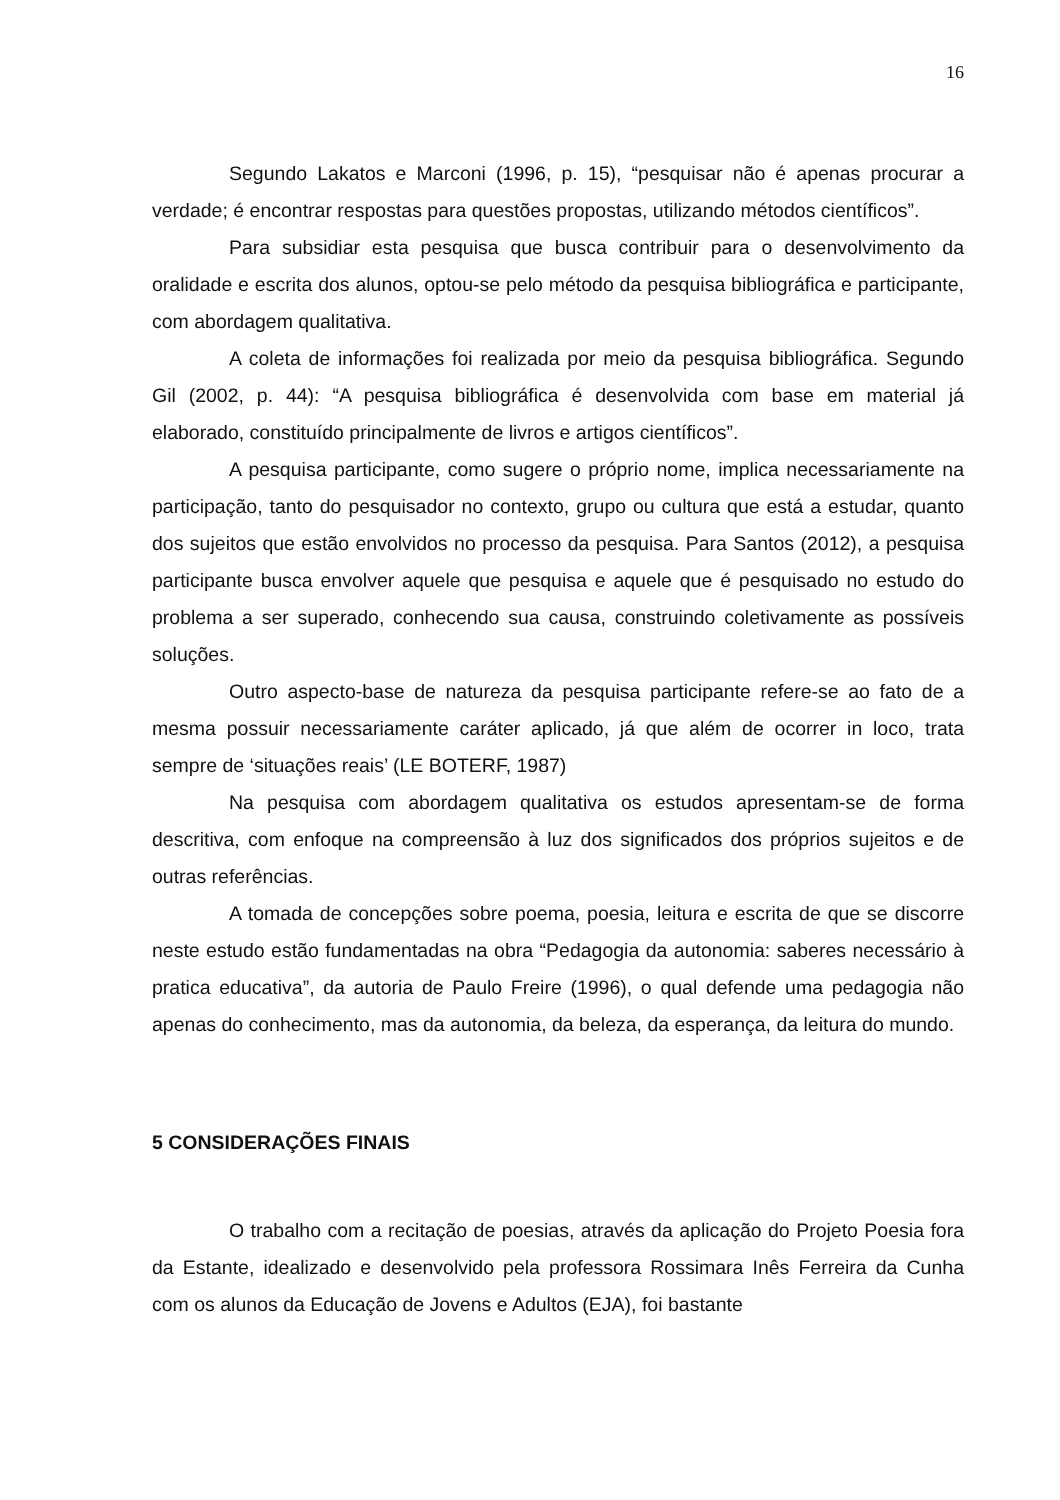16
Segundo Lakatos e Marconi (1996, p. 15), “pesquisar não é apenas procurar a verdade; é encontrar respostas para questões propostas, utilizando métodos científicos”.
Para subsidiar esta pesquisa que busca contribuir para o desenvolvimento da oralidade e escrita dos alunos, optou-se pelo método da pesquisa bibliográfica e participante, com abordagem qualitativa.
A coleta de informações foi realizada por meio da pesquisa bibliográfica. Segundo Gil (2002, p. 44): “A pesquisa bibliográfica é desenvolvida com base em material já elaborado, constituído principalmente de livros e artigos científicos”.
A pesquisa participante, como sugere o próprio nome, implica necessariamente na participação, tanto do pesquisador no contexto, grupo ou cultura que está a estudar, quanto dos sujeitos que estão envolvidos no processo da pesquisa. Para Santos (2012), a pesquisa participante busca envolver aquele que pesquisa e aquele que é pesquisado no estudo do problema a ser superado, conhecendo sua causa, construindo coletivamente as possíveis soluções.
Outro aspecto-base de natureza da pesquisa participante refere-se ao fato de a mesma possuir necessariamente caráter aplicado, já que além de ocorrer in loco, trata sempre de ‘situações reais’ (LE BOTERF, 1987)
Na pesquisa com abordagem qualitativa os estudos apresentam-se de forma descritiva, com enfoque na compreensão à luz dos significados dos próprios sujeitos e de outras referências.
A tomada de concepções sobre poema, poesia, leitura e escrita de que se discorre neste estudo estão fundamentadas na obra “Pedagogia da autonomia: saberes necessário à pratica educativa”, da autoria de Paulo Freire (1996), o qual defende uma pedagogia não apenas do conhecimento, mas da autonomia, da beleza, da esperança, da leitura do mundo.
5 CONSIDERAÇÕES FINAIS
O trabalho com a recitação de poesias, através da aplicação do Projeto Poesia fora da Estante, idealizado e desenvolvido pela professora Rossimara Inês Ferreira da Cunha com os alunos da Educação de Jovens e Adultos (EJA), foi bastante